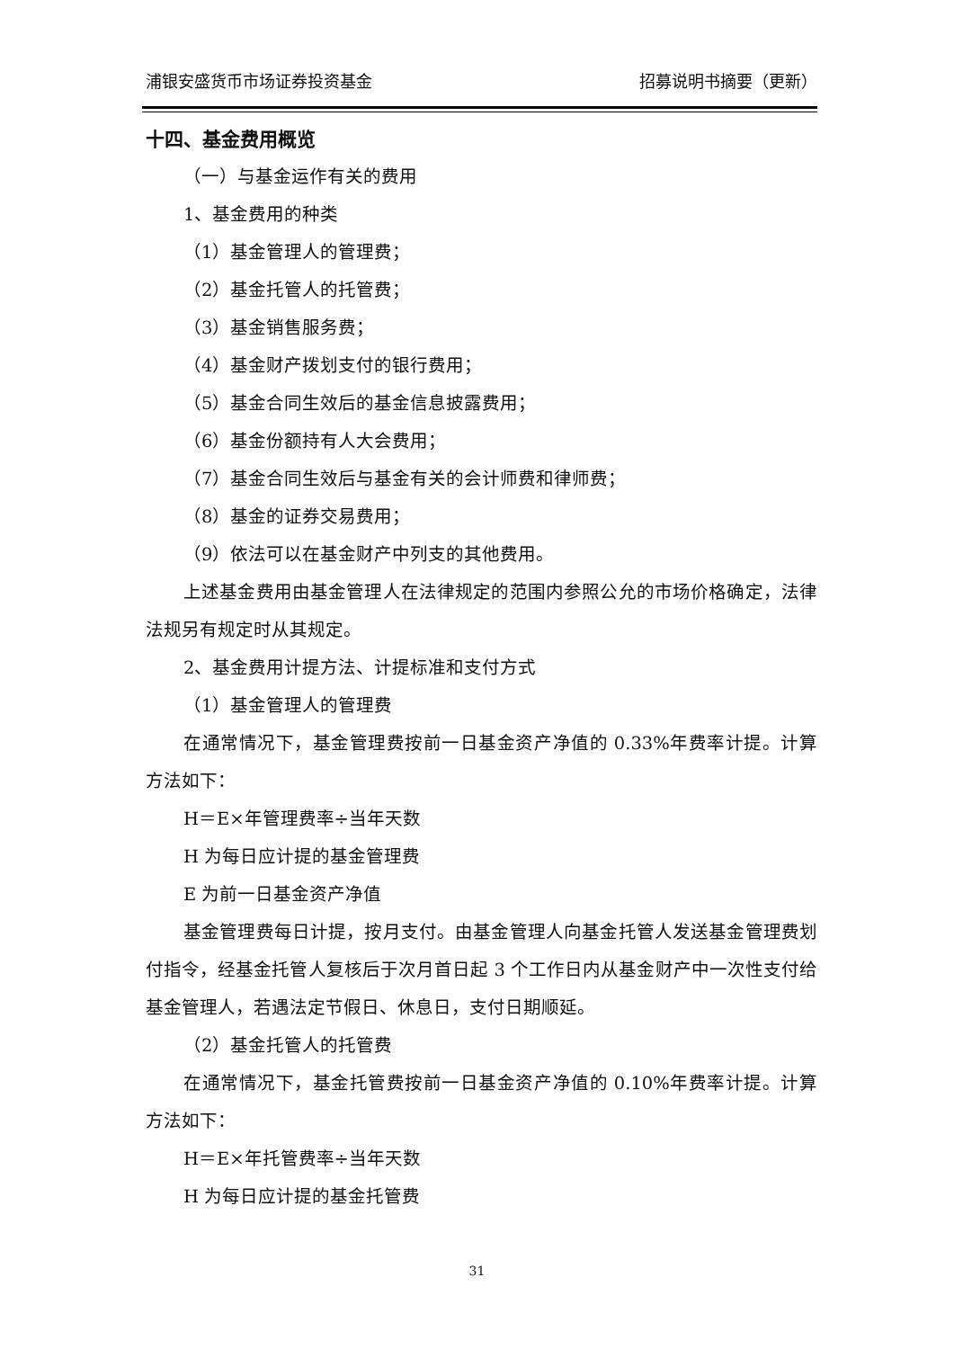浦银安盛货币市场证券投资基金 招募说明书摘要（更新）
十四、基金费用概览
（一）与基金运作有关的费用
1、基金费用的种类
（1）基金管理人的管理费；
（2）基金托管人的托管费；
（3）基金销售服务费；
（4）基金财产拨划支付的银行费用；
（5）基金合同生效后的基金信息披露费用；
（6）基金份额持有人大会费用；
（7）基金合同生效后与基金有关的会计师费和律师费；
（8）基金的证券交易费用；
（9）依法可以在基金财产中列支的其他费用。
上述基金费用由基金管理人在法律规定的范围内参照公允的市场价格确定，法律法规另有规定时从其规定。
2、基金费用计提方法、计提标准和支付方式
（1）基金管理人的管理费
在通常情况下，基金管理费按前一日基金资产净值的 0.33%年费率计提。计算方法如下：
H＝E×年管理费率÷当年天数
H 为每日应计提的基金管理费
E 为前一日基金资产净值
基金管理费每日计提，按月支付。由基金管理人向基金托管人发送基金管理费划付指令，经基金托管人复核后于次月首日起 3 个工作日内从基金财产中一次性支付给基金管理人，若遇法定节假日、休息日，支付日期顺延。
（2）基金托管人的托管费
在通常情况下，基金托管费按前一日基金资产净值的 0.10%年费率计提。计算方法如下：
H＝E×年托管费率÷当年天数
H 为每日应计提的基金托管费
31